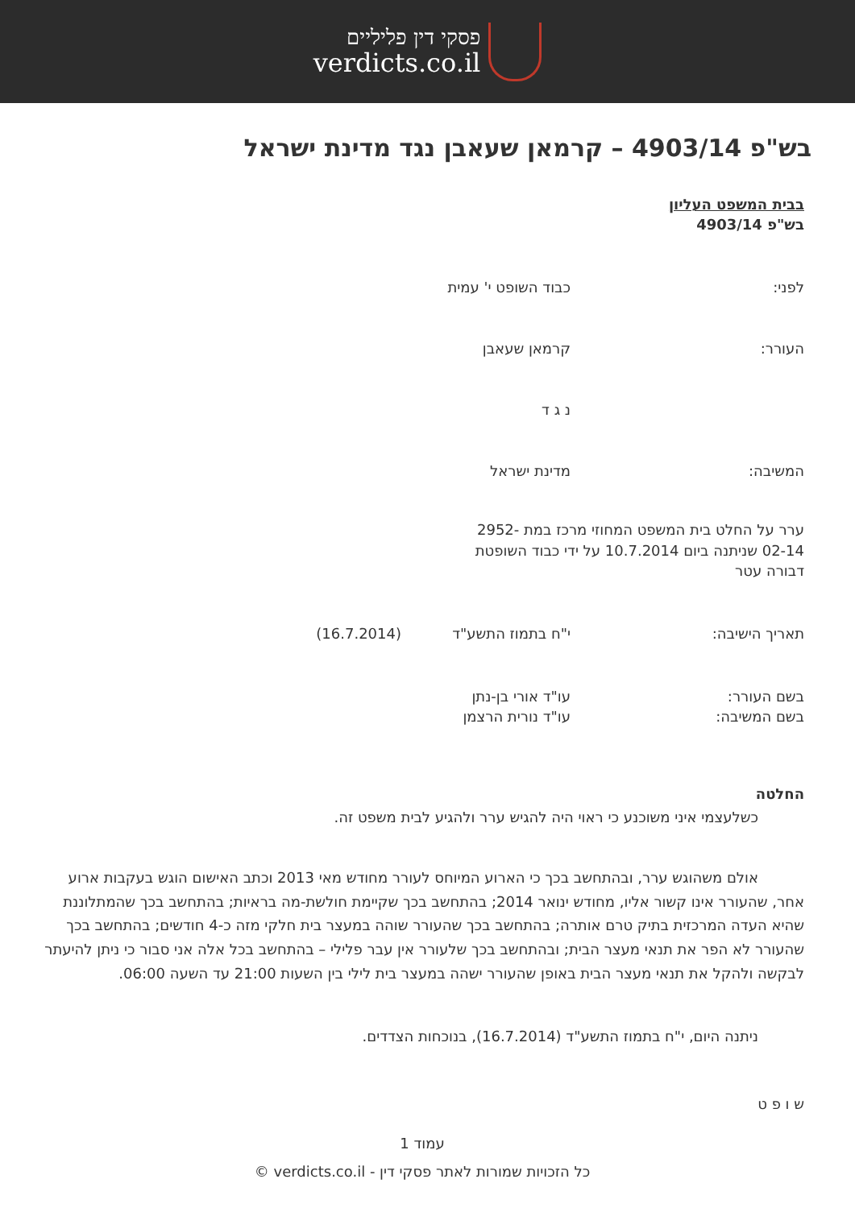פסקי דין פליליים
verdicts.co.il
בש"פ 4903/14 – קרמאן שעאבן נגד מדינת ישראל
בבית המשפט העליון
בש"פ 4903/14
לפני: כבוד השופט י' עמית
העורר: קרמאן שעאבן
נ ג ד
המשיבה: מדינת ישראל
ערר על החלט בית המשפט המחוזי מרכז במת 2952-02-14 שניתנה ביום 10.7.2014 על ידי כבוד השופטת דבורה עטר
תאריך הישיבה: י"ח בתמוז התשע"ד (16.7.2014)
בשם העורר:
בשם המשיבה:
עו"ד אורי בן-נתן
עו"ד נורית הרצמן
החלטה
כשלעצמי איני משוכנע כי ראוי היה להגיש ערר ולהגיע לבית משפט זה.
אולם משהוגש ערר, ובהתחשב בכך כי הארוע המיוחס לעורר מחודש מאי 2013 וכתב האישום הוגש בעקבות ארוע אחר, שהעורר אינו קשור אליו, מחודש ינואר 2014; בהתחשב בכך שקיימת חולשת-מה בראיות; בהתחשב בכך שהמתלוננת שהיא העדה המרכזית בתיק טרם אותרה; בהתחשב בכך שהעורר שוהה במעצר בית חלקי מזה כ-4 חודשים; בהתחשב בכך שהעורר לא הפר את תנאי מעצר הבית; ובהתחשב בכך שלעורר אין עבר פלילי – בהתחשב בכל אלה אני סבור כי ניתן להיעתר לבקשה ולהקל את תנאי מעצר הבית באופן שהעורר ישהה במעצר בית לילי בין השעות 21:00 עד השעה 06:00.
ניתנה היום, י"ח בתמוז התשע"ד (16.7.2014), בנוכחות הצדדים.
ש ו פ ט
עמוד 1
כל הזכויות שמורות לאתר פסקי דין - verdicts.co.il ©